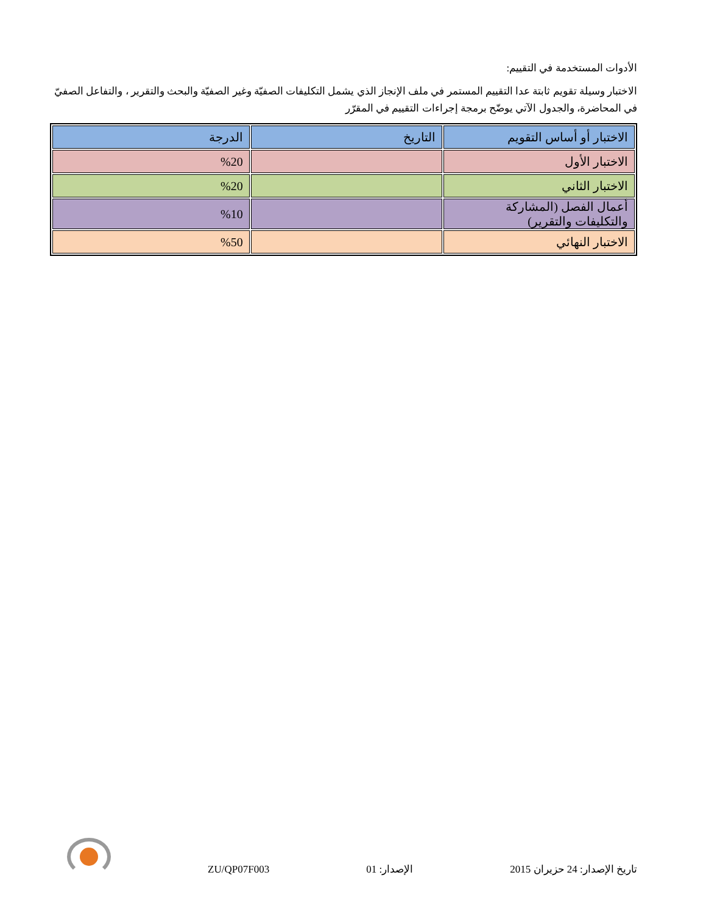الأدوات المستخدمة في التقييم:
الاختبار وسيلة تقويم ثابتة عدا التقييم المستمر في ملف الإنجاز الذي يشمل التكليفات الصفيّة وغير الصفيّة والبحث والتقرير ، والتفاعل الصفيّ في المحاضرة، والجدول الآتي يوضّح برمجة إجراءات التقييم في المقرّر
| الاختبار أو أساس التقويم | التاريخ | الدرجة |
| الاختبار الأول | | %20 |
| الاختبار الثاني | | %20 |
| أعمال الفصل (المشاركة والتكليفات والتقرير) | | %10 |
| الاختبار النهائي | | %50 |
تاريخ الإصدار: 24 حزيران 2015 الإصدار: 01 ZU/QP07F003